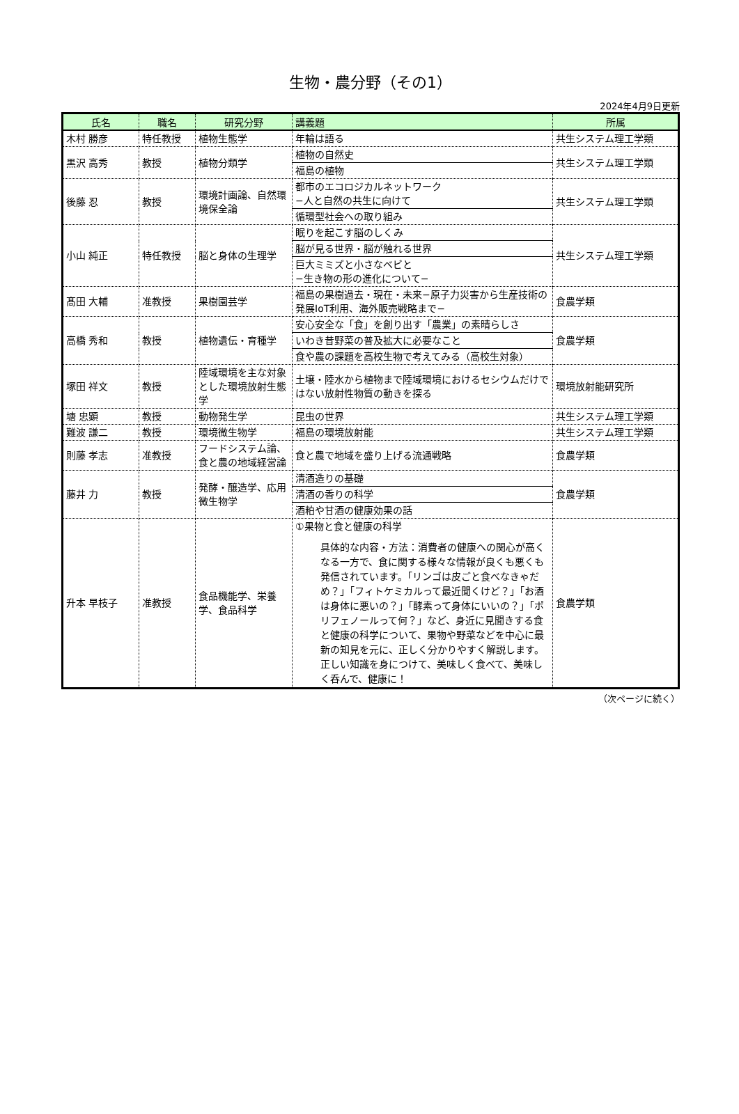生物・農分野（その1）
2024年4月9日更新
| 氏名 | 職名 | 研究分野 | 講義題 | 所属 |
| --- | --- | --- | --- | --- |
| 木村 勝彦 | 特任教授 | 植物生態学 | 年輪は語る | 共生システム理工学類 |
| 黒沢 高秀 | 教授 | 植物分類学 | 植物の自然史 | 共生システム理工学類 |
| | | | 福島の植物 | |
| 後藤 忍 | 教授 | 環境計画論、自然環境保全論 | 都市のエコロジカルネットワーク −人と自然の共生に向けて | 共生システム理工学類 |
| | | | 循環型社会への取り組み | |
| 小山 純正 | 特任教授 | 脳と身体の生理学 | 眠りを起こす脳のしくみ | 共生システム理工学類 |
| | | | 脳が見る世界・脳が触れる世界 | |
| | | | 巨大ミミズと小さなベビと −生き物の形の進化について− | |
| 髙田 大輔 | 准教授 | 果樹園芸学 | 福島の果樹過去・現在・未来−原子力災害から生産技術の発展IoT利用、海外販売戦略まで− | 食農学類 |
| 高橋 秀和 | 教授 | 植物遺伝・育種学 | 安心安全な「食」を創り出す「農業」の素晴らしさ | 食農学類 |
| | | | いわき昔野菜の普及拡大に必要なこと | |
| | | | 食や農の課題を高校生物で考えてみる（高校生対象） | |
| 塚田 祥文 | 教授 | 陸域環境を主な対象とした環境放射生態学 | 土壌・陸水から植物まで陸域環境におけるセシウムだけではない放射性物質の動きを探る | 環境放射能研究所 |
| 塘 忠顕 | 教授 | 動物発生学 | 昆虫の世界 | 共生システム理工学類 |
| 難波 謙二 | 教授 | 環境微生物学 | 福島の環境放射能 | 共生システム理工学類 |
| 則藤 孝志 | 准教授 | フードシステム論、食と農の地域経営論 | 食と農で地域を盛り上げる流通戦略 | 食農学類 |
| 藤井 力 | 教授 | 発酵・醸造学、応用微生物学 | 清酒造りの基礎 | 食農学類 |
| | | | 清酒の香りの科学 | |
| | | | 酒粕や甘酒の健康効果の話 | |
| 升本 早枝子 | 准教授 | 食品機能学、栄養学、食品科学 | ①果物と食と健康の科学 具体的な内容・方法：消費者の健康への関心が高くなる一方で、食に関する様々な情報が良くも悪くも発信されています。「リンゴは皮ごと食べなきゃだめ？」「フィトケミカルって最近聞くけど？」「お酒は身体に悪いの？」「酵素って身体にいいの？」「ポリフェノールって何？」など、身近に見聞きする食と健康の科学について、果物や野菜などを中心に最新の知見を元に、正しく分かりやすく解説します。 正しい知識を身につけて、美味しく食べて、美味しく呑んで、健康に！ | 食農学類 |
（次ページに続く）